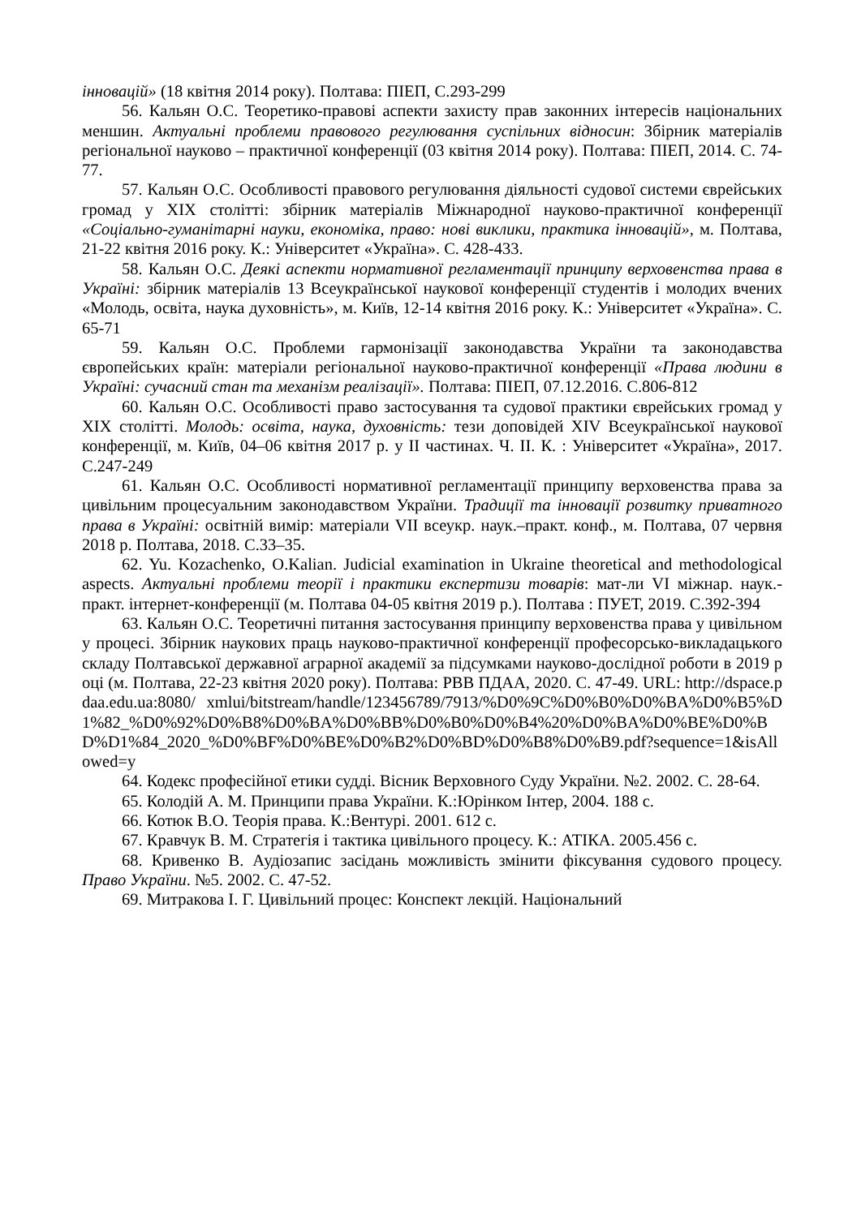інновацій» (18 квітня 2014 року). Полтава: ПІЕП, С.293-299
56. Кальян О.С. Теоретико-правові аспекти захисту прав законних інтересів національних меншин. Актуальні проблеми правового регулювання суспільних відносин: Збірник матеріалів регіональної науково – практичної конференції (03 квітня 2014 року). Полтава: ПІЕП, 2014. С. 74-77.
57. Кальян О.С. Особливості правового регулювання діяльності судової системи єврейських громад у ХІХ столітті: збірник матеріалів Міжнародної науково-практичної конференції «Соціально-гуманітарні науки, економіка, право: нові виклики, практика інновацій», м. Полтава, 21-22 квітня 2016 року. К.: Університет «Україна». С. 428-433.
58. Кальян О.С. Деякі аспекти нормативної регламентації принципу верховенства права в Україні: збірник матеріалів 13 Всеукраїнської наукової конференції студентів і молодих вчених «Молодь, освіта, наука духовність», м. Київ, 12-14 квітня 2016 року. К.: Університет «Україна». С. 65-71
59. Кальян О.С. Проблеми гармонізації законодавства України та законодавства європейських країн: матеріали регіональної науково-практичної конференції «Права людини в Україні: сучасний стан та механізм реалізації». Полтава: ПІЕП, 07.12.2016. С.806-812
60. Кальян О.С. Особливості право застосування та судової практики єврейських громад у ХІХ столітті. Молодь: освіта, наука, духовність: тези доповідей XIV Всеукраїнської наукової конференції, м. Київ, 04–06 квітня 2017 р. у ІІ частинах. Ч. ІІ. К. : Університет «Україна», 2017. С.247-249
61. Кальян О.С. Особливості нормативної регламентації принципу верховенства права за цивільним процесуальним законодавством України. Традиції та інновації розвитку приватного права в Україні: освітній вимір: матеріали VII всеукр. наук.–практ. конф., м. Полтава, 07 червня 2018 р. Полтава, 2018. С.33–35.
62. Yu. Kozachenko, O.Kalian. Judicial examination in Ukraine theoretical and methodological aspects. Актуальні проблеми теорії і практики експертизи товарів: мат-ли VI міжнар. наук.-практ. інтернет-конференції (м. Полтава 04-05 квітня 2019 р.). Полтава : ПУЕТ, 2019. С.392-394
63. Кальян О.С. Теоретичні питання застосування принципу верховенства права у цивільному процесі. Збірник наукових праць науково-практичної конференції професорсько-викладацького складу Полтавської державної аграрної академії за підсумками науково-дослідної роботи в 2019 році (м. Полтава, 22-23 квітня 2020 року). Полтава: РВВ ПДАА, 2020. С. 47-49. URL: http://dspace.pdaa.edu.ua:8080/ xmlui/bitstream/handle/123456789/7913/%D0%9C%D0%B0%D0%BA%D0%B5%D1%82_%D0%92%D0%B8%D0%BA%D0%BB%D0%B0%D0%B4%20%D0%BA%D0%BE%D0%BD%D1%84_2020_%D0%BF%D0%BE%D0%B2%D0%BD%D0%B8%D0%B9.pdf?sequence=1&isAllowed=y
64. Кодекс професійної етики судді. Вісник Верховного Суду України. №2. 2002. С. 28-64.
65. Колодій А. М. Принципи права України. К.:Юрінком Інтер, 2004. 188 с.
66. Котюк В.О. Теорія права. К.:Вентурі. 2001. 612 с.
67. Кравчук В. М. Стратегія і тактика цивільного процесу. К.: АТІКА. 2005.456 с.
68. Кривенко В. Аудіозапис засідань можливість змінити фіксування судового процесу. Право України. №5. 2002. С. 47-52.
69. Митракова І. Г. Цивільний процес: Конспект лекцій. Національний